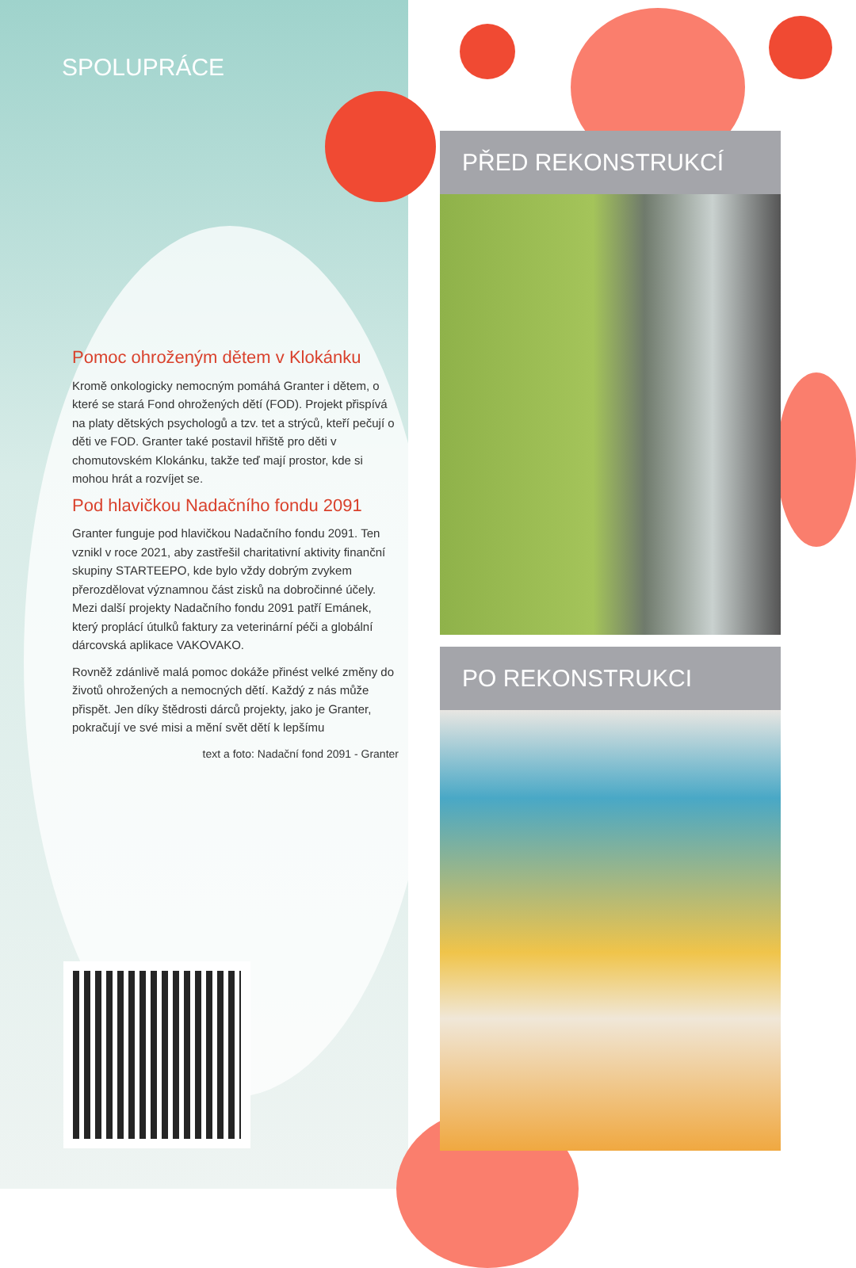SPOLUPRÁCE
Pomoc ohroženým dětem v Klokánku
Kromě onkologicky nemocným pomáhá Granter i dětem, o které se stará Fond ohrožených dětí (FOD). Projekt přispívá na platy dětských psychologů a tzv. tet a strýců, kteří pečují o děti ve FOD. Granter také postavil hřiště pro děti v chomutovském Klokánku, takže teď mají prostor, kde si mohou hrát a rozvíjet se.
Pod hlavičkou Nadačního fondu 2091
Granter funguje pod hlavičkou Nadačního fondu 2091. Ten vznikl v roce 2021, aby zastřešil charitativní aktivity finanční skupiny STARTEEPO, kde bylo vždy dobrým zvykem přerozdělovat významnou část zisků na dobročinné účely. Mezi další projekty Nadačního fondu 2091 patří Emánek, který proplácí útulků faktury za veterinární péči a globální dárcovská aplikace VAKOVAKO.
Rovněž zdánlivě malá pomoc dokáže přinést velké změny do životů ohrožených a nemocných dětí. Každý z nás může přispět. Jen díky štědrosti dárců projekty, jako je Granter, pokračují ve své misi a mění svět dětí k lepšímu
text a foto: Nadační fond 2091 - Granter
PŘED REKONSTRUKCÍ
PO REKONSTRUKCI